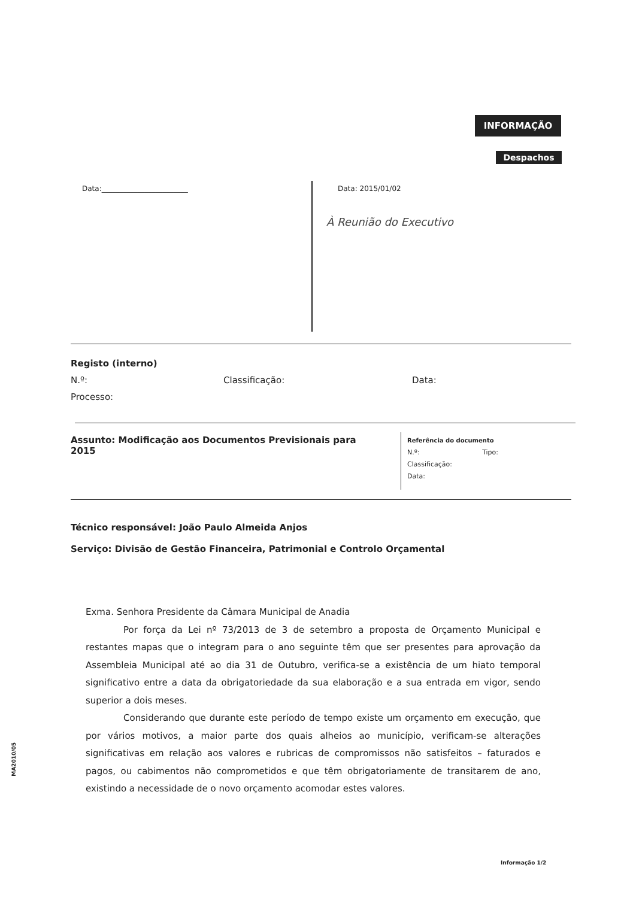INFORMAÇÃO
Despachos
Data:________________________ Data: 2015/01/02
À Reunião do Executivo
Registo (interno)
N.º: Classificação: Data:
Processo:
Assunto: Modificação aos Documentos Previsionais para 2015
Referência do documento
N.º: Tipo:
Classificação:
Data:
Técnico responsável: João Paulo Almeida Anjos
Serviço: Divisão de Gestão Financeira, Patrimonial e Controlo Orçamental
Exma. Senhora Presidente da Câmara Municipal de Anadia
Por força da Lei nº 73/2013 de 3 de setembro a proposta de Orçamento Municipal e restantes mapas que o integram para o ano seguinte têm que ser presentes para aprovação da Assembleia Municipal até ao dia 31 de Outubro, verifica-se a existência de um hiato temporal significativo entre a data da obrigatoriedade da sua elaboração e a sua entrada em vigor, sendo superior a dois meses.
Considerando que durante este período de tempo existe um orçamento em execução, que por vários motivos, a maior parte dos quais alheios ao município, verificam-se alterações significativas em relação aos valores e rubricas de compromissos não satisfeitos – faturados e pagos, ou cabimentos não comprometidos e que têm obrigatoriamente de transitarem de ano, existindo a necessidade de o novo orçamento acomodar estes valores.
MA2010/05
Informação 1/2